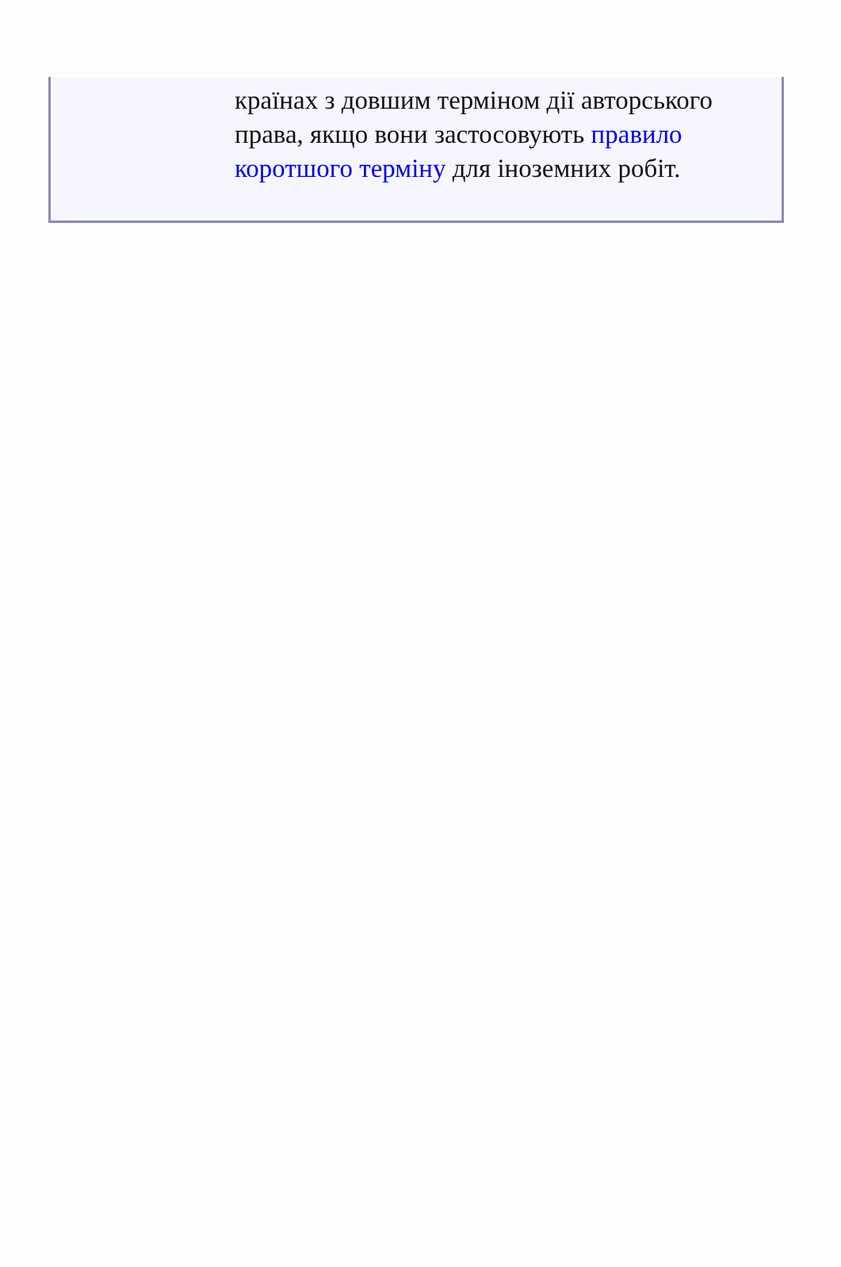країнах з довшим терміном дії авторського права, якщо вони застосовують правило коротшого терміну для іноземних робіт.